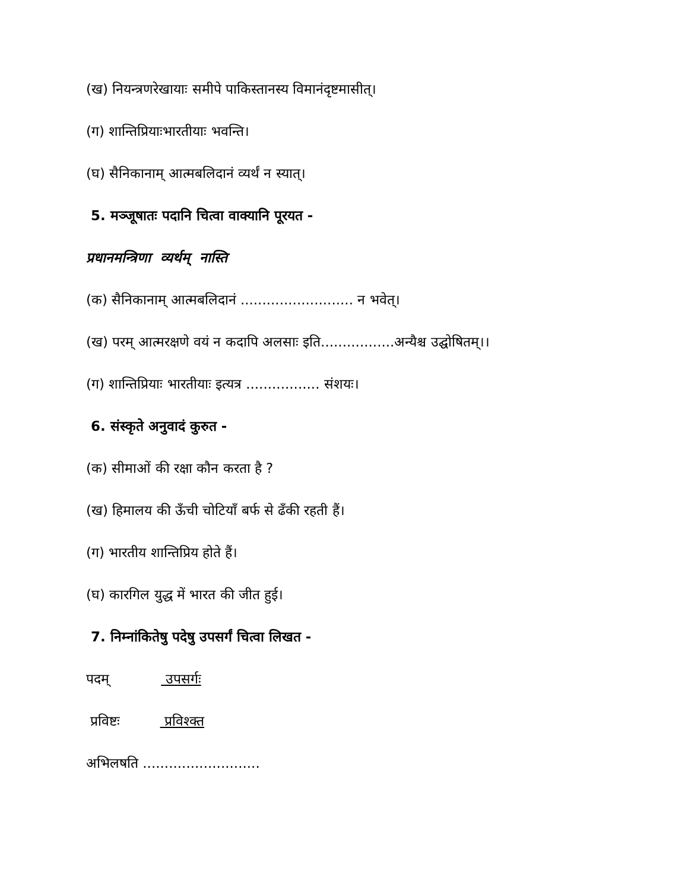(ख) नियन्त्रणरेखायाः समीपे पाकिस्तानस्य विमानंदृष्टमासीत्।
(ग) शान्तिप्रियाःभारतीयाः भवन्ति।
(घ) सैनिकानाम् आत्मबलिदानं व्यर्थं न स्यात्।
5. मञ्जूषातः पदानि चित्वा वाक्यानि पूरयत -
प्रधानमन्त्रिणा व्यर्थम् नास्ति
(क) सैनिकानाम् आत्मबलिदानं .......................... न भवेत्।
(ख) परम् आत्मरक्षणे वयं न कदापि अलसाः इति.................अन्यैश्च उद्घोषितम्।।
(ग) शान्तिप्रियाः भारतीयाः इत्यत्र ................. संशयः।
6. संस्कृते अनुवादं कुरुत -
(क) सीमाओं की रक्षा कौन करता है ?
(ख) हिमालय की ऊँची चोटियाँ बर्फ से ढँकी रहती हैं।
(ग) भारतीय शान्तिप्रिय होते हैं।
(घ) कारगिल युद्ध में भारत की जीत हुई।
7. निम्नांकितेषु पदेषु उपसर्गं चित्वा लिखत -
पदम् उपसर्गः
प्रविष्टः प्रविश्क्त
अभिलषति ...........................